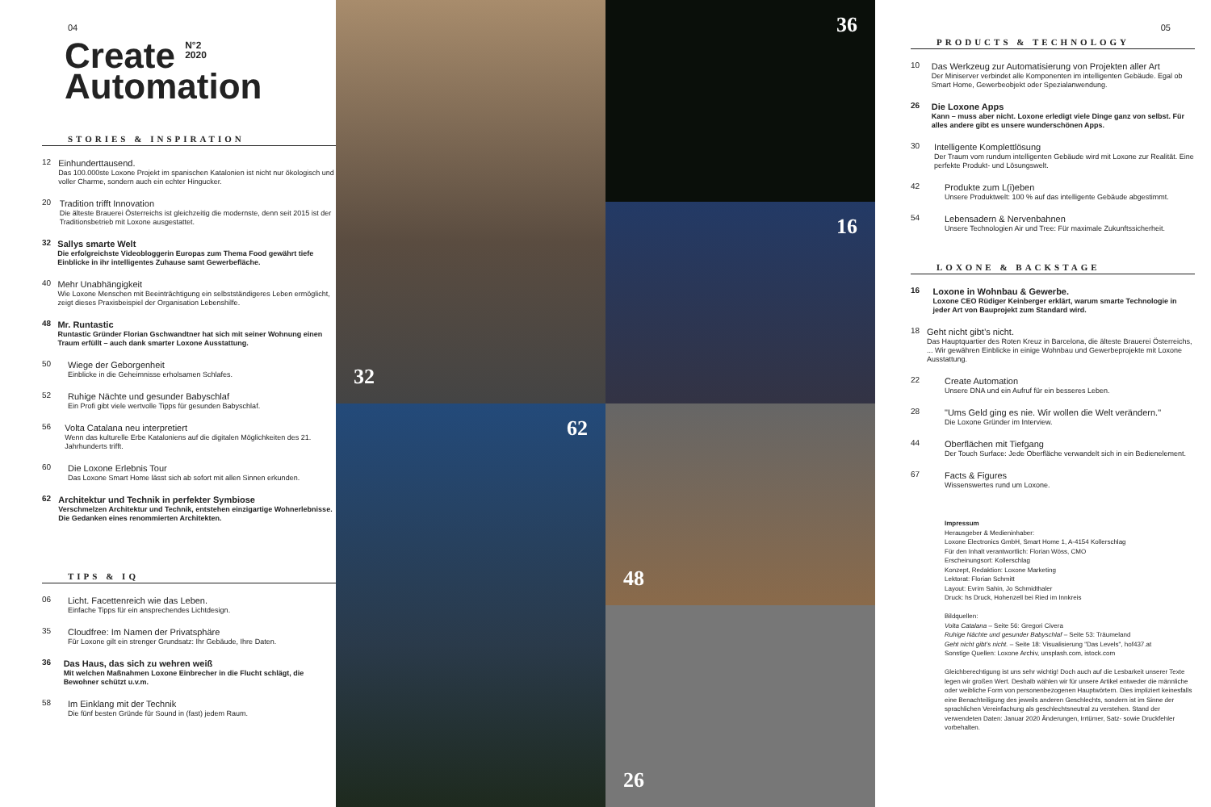04
Create N°2
2020
Automation
STORIES & INSPIRATION
12
Einhunderttausend.
Das 100.000ste Loxone Projekt im spanischen Katalonien ist nicht nur ökologisch und voller Charme, sondern auch ein echter Hingucker.
20
Tradition trifft Innovation
Die älteste Brauerei Österreichs ist gleichzeitig die modernste, denn seit 2015 ist der Traditionsbetrieb mit Loxone ausgestattet.
32
Sallys smarte Welt
Die erfolgreichste Videobloggerin Europas zum Thema Food gewährt tiefe Einblicke in ihr intelligentes Zuhause samt Gewerbefläche.
40
Mehr Unabhängigkeit
Wie Loxone Menschen mit Beeinträchtigung ein selbstständigeres Leben ermöglicht, zeigt dieses Praxisbeispiel der Organisation Lebenshilfe.
48
Mr. Runtastic
Runtastic Gründer Florian Gschwandtner hat sich mit seiner Wohnung einen Traum erfüllt – auch dank smarter Loxone Ausstattung.
50
Wiege der Geborgenheit
Einblicke in die Geheimnisse erholsamen Schlafes.
52
Ruhige Nächte und gesunder Babyschlaf
Ein Profi gibt viele wertvolle Tipps für gesunden Babyschlaf.
56
Volta Catalana neu interpretiert
Wenn das kulturelle Erbe Kataloniens auf die digitalen Möglichkeiten des 21. Jahrhunderts trifft.
60
Die Loxone Erlebnis Tour
Das Loxone Smart Home lässt sich ab sofort mit allen Sinnen erkunden.
62
Architektur und Technik in perfekter Symbiose
Verschmelzen Architektur und Technik, entstehen einzigartige Wohnerlebnisse. Die Gedanken eines renommierten Architekten.
TIPS & IQ
06
Licht. Facettenreich wie das Leben.
Einfache Tipps für ein ansprechendes Lichtdesign.
35
Cloudfree: Im Namen der Privatsphäre
Für Loxone gilt ein strenger Grundsatz: Ihr Gebäude, Ihre Daten.
36
Das Haus, das sich zu wehren weiß
Mit welchen Maßnahmen Loxone Einbrecher in die Flucht schlägt, die Bewohner schützt u.v.m.
58
Im Einklang mit der Technik
Die fünf besten Gründe für Sound in (fast) jedem Raum.
32
36
16
48
62
26
05
PRODUCTS & TECHNOLOGY
10
Das Werkzeug zur Automatisierung von Projekten aller Art
Der Miniserver verbindet alle Komponenten im intelligenten Gebäude. Egal ob Smart Home, Gewerbeobjekt oder Spezialanwendung.
26
Die Loxone Apps
Kann – muss aber nicht. Loxone erledigt viele Dinge ganz von selbst. Für alles andere gibt es unsere wunderschönen Apps.
30
Intelligente Komplettlösung
Der Traum vom rundum intelligenten Gebäude wird mit Loxone zur Realität. Eine perfekte Produkt- und Lösungswelt.
42
Produkte zum L(i)eben
Unsere Produktwelt: 100 % auf das intelligente Gebäude abgestimmt.
54
Lebensadern & Nervenbahnen
Unsere Technologien Air und Tree: Für maximale Zukunftssicherheit.
LOXONE & BACKSTAGE
16
Loxone in Wohnbau & Gewerbe.
Loxone CEO Rüdiger Keinberger erklärt, warum smarte Technologie in jeder Art von Bauprojekt zum Standard wird.
18
Geht nicht gibt’s nicht.
Das Hauptquartier des Roten Kreuz in Barcelona, die älteste Brauerei Österreichs, ... Wir gewähren Einblicke in einige Wohnbau und Gewerbeprojekte mit Loxone Ausstattung.
22
Create Automation
Unsere DNA und ein Aufruf für ein besseres Leben.
28
"Ums Geld ging es nie. Wir wollen die Welt verändern."
Die Loxone Gründer im Interview.
44
Oberflächen mit Tiefgang
Der Touch Surface: Jede Oberfläche verwandelt sich in ein Bedienelement.
67
Facts & Figures
Wissenswertes rund um Loxone.
Impressum
Herausgeber & Medieninhaber:
Loxone Electronics GmbH, Smart Home 1, A-4154 Kollerschlag
Für den Inhalt verantwortlich: Florian Wöss, CMO
Erscheinungsort: Kollerschlag
Konzept, Redaktion: Loxone Marketing
Lektorat: Florian Schmitt
Layout: Evrim Sahin, Jo Schmidthaler
Druck: hs Druck, Hohenzell bei Ried im Innkreis
Bildquellen:
Volta Catalana – Seite 56: Gregori Civera
Ruhige Nächte und gesunder Babyschlaf – Seite 53: Träumeland
Geht nicht gibt’s nicht. – Seite 18: Visualisierung "Das Levels", hof437.at
Sonstige Quellen: Loxone Archiv, unsplash.com, istock.com
Gleichberechtigung ist uns sehr wichtig! Doch auch auf die Lesbarkeit unserer Texte legen wir großen Wert. Deshalb wählen wir für unsere Artikel entweder die männliche oder weibliche Form von personenbezogenen Hauptwörtern. Dies impliziert keinesfalls eine Benachteiligung des jeweils anderen Geschlechts, sondern ist im Sinne der sprachlichen Vereinfachung als geschlechtsneutral zu verstehen. Stand der verwendeten Daten: Januar 2020 Änderungen, Irrtümer, Satz- sowie Druckfehler vorbehalten.